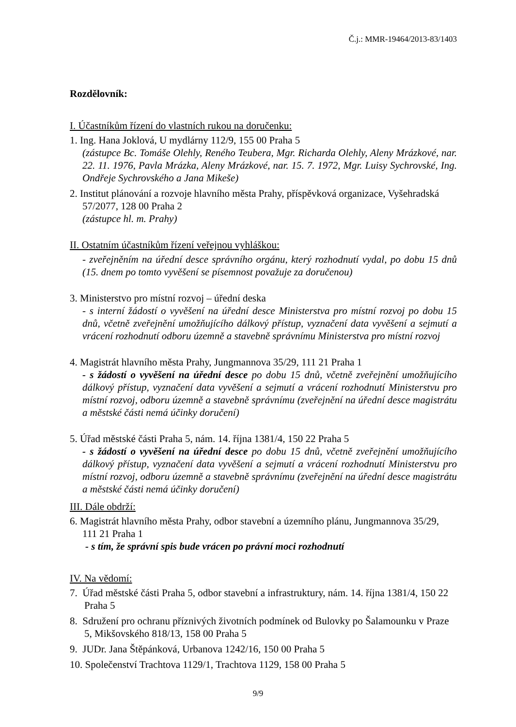Č.j.: MMR-19464/2013-83/1403
Rozdělovník:
I. Účastníkům řízení do vlastních rukou na doručenku:
1. Ing. Hana Joklová, U mydlárny 112/9, 155 00 Praha 5
(zástupce Bc. Tomáše Olehly, Reného Teubera, Mgr. Richarda Olehly, Aleny Mrázkové, nar. 22. 11. 1976, Pavla Mrázka, Aleny Mrázkové, nar. 15. 7. 1972, Mgr. Luisy Sychrovské, Ing. Ondřeje Sychrovského a Jana Mikeše)
2. Institut plánování a rozvoje hlavního města Prahy, příspěvková organizace, Vyšehradská
57/2077, 128 00 Praha 2
(zástupce hl. m. Prahy)
II. Ostatním účastníkům řízení veřejnou vyhláškou:
- zveřejněním na úřední desce správního orgánu, který rozhodnutí vydal, po dobu 15 dnů (15. dnem po tomto vyvěšení se písemnost považuje za doručenou)
3. Ministerstvo pro místní rozvoj – úřední deska
- s interní žádostí o vyvěšení na úřední desce Ministerstva pro místní rozvoj po dobu 15 dnů, včetně zveřejnění umožňujícího dálkový přístup, vyznačení data vyvěšení a sejmutí a vrácení rozhodnutí odboru územně a stavebně správnímu Ministerstva pro místní rozvoj
4. Magistrát hlavního města Prahy, Jungmannova 35/29, 111 21 Praha 1
- s žádostí o vyvěšení na úřední desce po dobu 15 dnů, včetně zveřejnění umožňujícího dálkový přístup, vyznačení data vyvěšení a sejmutí a vrácení rozhodnutí Ministerstvu pro místní rozvoj, odboru územně a stavebně správnímu (zveřejnění na úřední desce magistrátu a městské části nemá účinky doručení)
5. Úřad městské části Praha 5, nám. 14. října 1381/4, 150 22 Praha 5
- s žádostí o vyvěšení na úřední desce po dobu 15 dnů, včetně zveřejnění umožňujícího dálkový přístup, vyznačení data vyvěšení a sejmutí a vrácení rozhodnutí Ministerstvu pro místní rozvoj, odboru územně a stavebně správnímu (zveřejnění na úřední desce magistrátu a městské části nemá účinky doručení)
III. Dále obdrží:
6. Magistrát hlavního města Prahy, odbor stavební a územního plánu, Jungmannova 35/29,
111 21 Praha 1
- s tím, že správní spis bude vrácen po právní moci rozhodnutí
IV. Na vědomí:
7. Úřad městské části Praha 5, odbor stavební a infrastruktury, nám. 14. října 1381/4, 150 22
Praha 5
8. Sdružení pro ochranu příznivých životních podmínek od Bulovky po Šalamounku v Praze
5, Mikšovského 818/13, 158 00 Praha 5
9. JUDr. Jana Štěpánková, Urbanova 1242/16, 150 00 Praha 5
10. Společenství Trachtova 1129/1, Trachtova 1129, 158 00 Praha 5
9/9